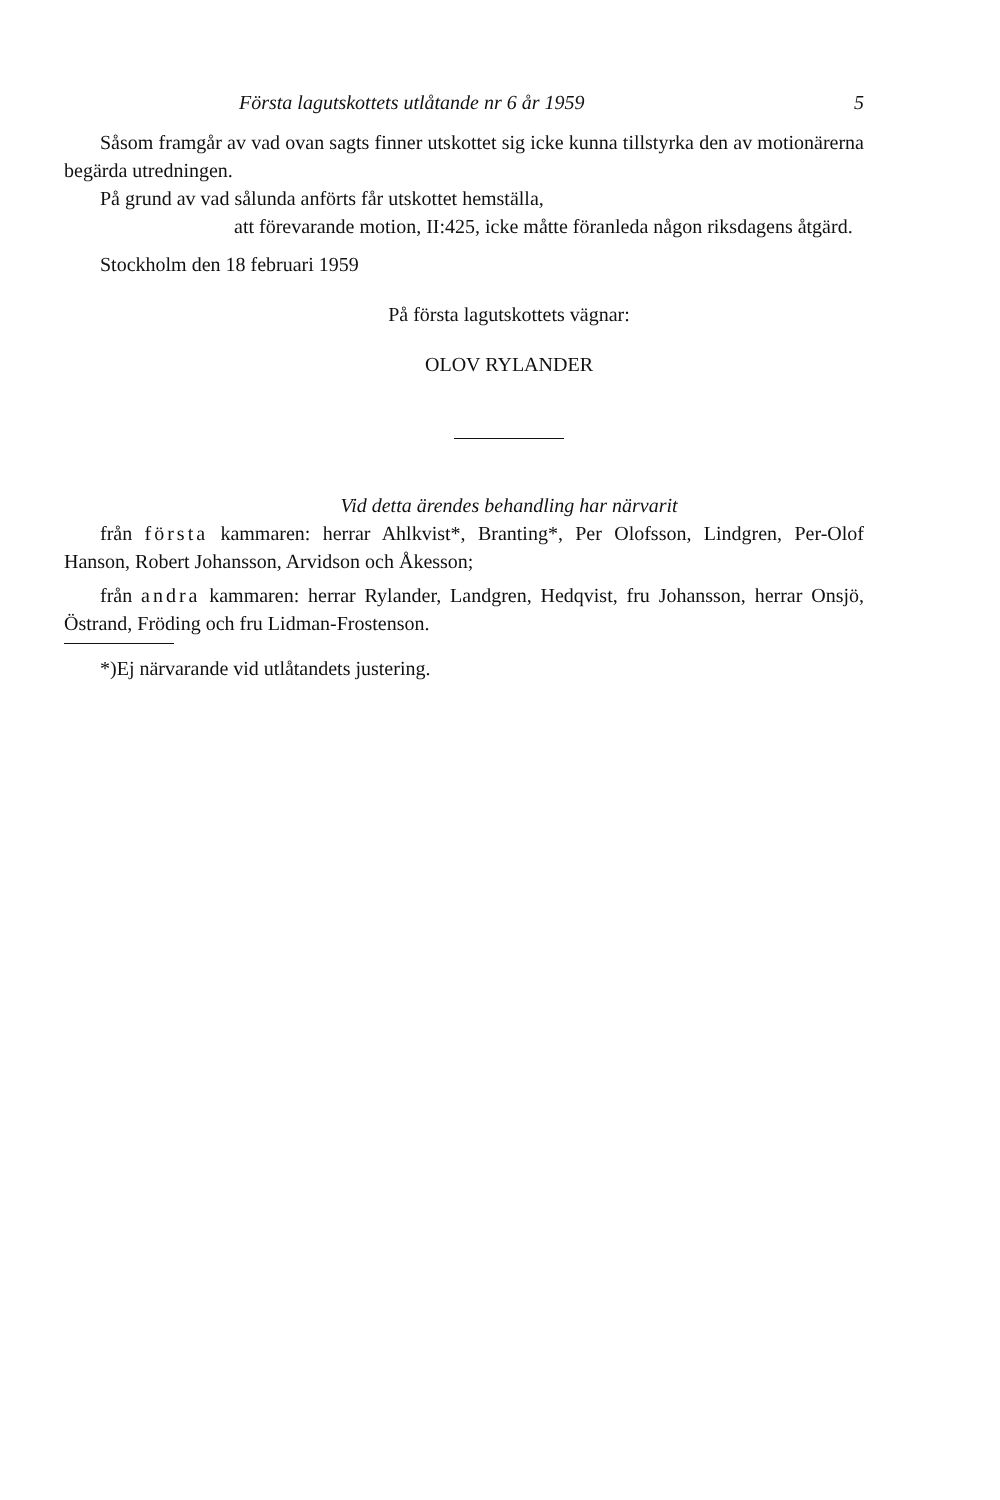Första lagutskottets utlåtande nr 6 år 1959 5
Såsom framgår av vad ovan sagts finner utskottet sig icke kunna tillstyrka den av motionärerna begärda utredningen.
På grund av vad sålunda anförts får utskottet hemställa,
att förevarande motion, II:425, icke måtte föranleda någon riksdagens åtgärd.
Stockholm den 18 februari 1959
På första lagutskottets vägnar:
OLOV RYLANDER
Vid detta ärendes behandling har närvarit
från första kammaren: herrar Ahlkvist*, Branting*, Per Olofsson, Lindgren, Per-Olof Hanson, Robert Johansson, Arvidson och Åkesson;
från andra kammaren: herrar Rylander, Landgren, Hedqvist, fru Johansson, herrar Onsjö, Östrand, Fröding och fru Lidman-Frostenson.
*)Ej närvarande vid utlåtandets justering.